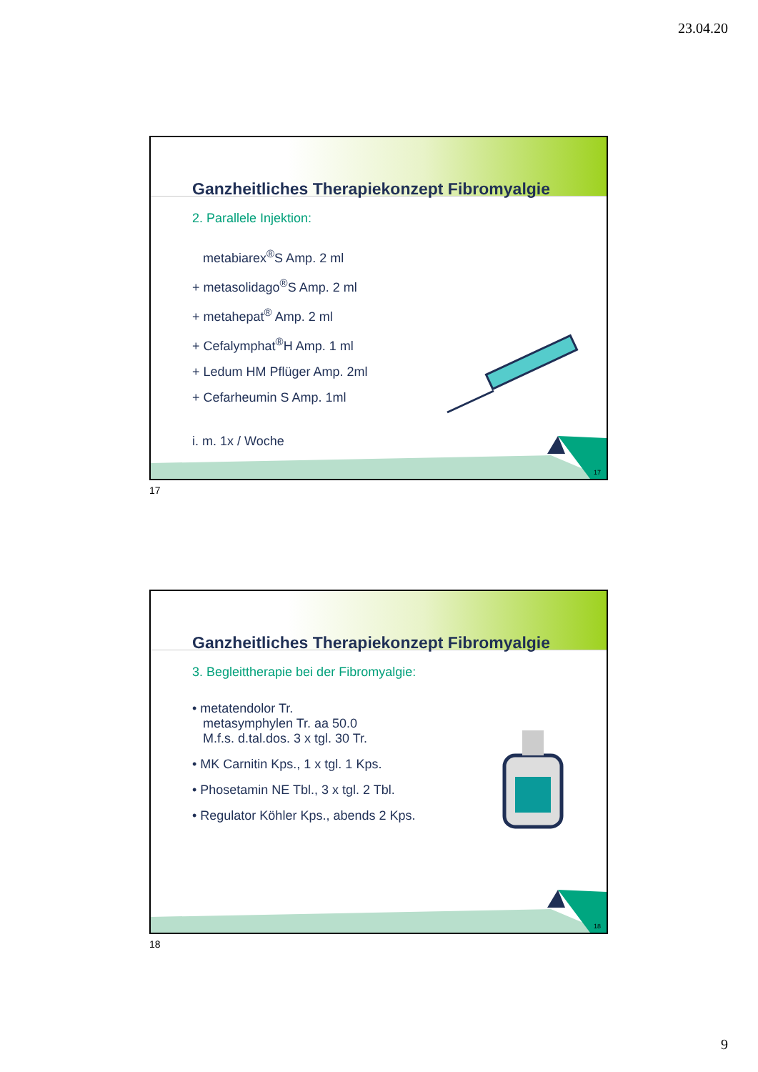23.04.20
Ganzheitliches Therapiekonzept Fibromyalgie
2. Parallele Injektion:
metabiarex<sup>®</sup>S Amp. 2 ml
+ metasolidago<sup>®</sup>S Amp. 2 ml
+ metahepat<sup>®</sup> Amp. 2 ml
+ Cefalymphat<sup>®</sup>H Amp. 1 ml
+ Ledum HM Pflüger Amp. 2ml
+ Cefarheumin S Amp. 1ml
i. m. 1x / Woche
17
17
Ganzheitliches Therapiekonzept Fibromyalgie
3. Begleittherapie bei der Fibromyalgie:
• metatendolor Tr.
metasymphylen Tr. aa 50.0
M.f.s. d.tal.dos. 3 x tgl. 30 Tr.
• MK Carnitin Kps., 1 x tgl. 1 Kps.
• Phosetamin NE Tbl., 3 x tgl. 2 Tbl.
• Regulator Köhler Kps., abends 2 Kps.
18
18
9